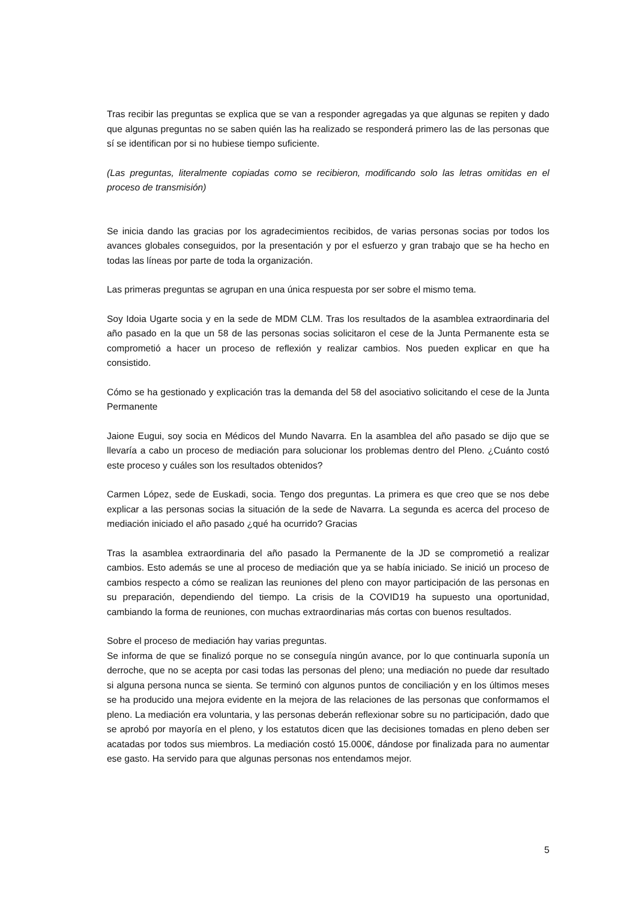Tras recibir las preguntas se explica que se van a responder agregadas ya que algunas se repiten y dado que algunas preguntas no se saben quién las ha realizado se responderá primero las de las personas que sí se identifican por si no hubiese tiempo suficiente.
(Las preguntas, literalmente copiadas como se recibieron, modificando solo las letras omitidas en el proceso de transmisión)
Se inicia dando las gracias por los agradecimientos recibidos, de varias personas socias por todos los avances globales conseguidos, por la presentación y por el esfuerzo y gran trabajo que se ha hecho en todas las líneas por parte de toda la organización.
Las primeras preguntas se agrupan en una única respuesta por ser sobre el mismo tema.
Soy Idoia Ugarte socia y en la sede de MDM CLM. Tras los resultados de la asamblea extraordinaria del año pasado en la que un 58 de las personas socias solicitaron el cese de la Junta Permanente esta se comprometió a hacer un proceso de reflexión y realizar cambios. Nos pueden explicar en que ha consistido.
Cómo se ha gestionado y explicación tras la demanda del 58 del asociativo solicitando el cese de la Junta Permanente
Jaione Eugui, soy socia en Médicos del Mundo Navarra. En la asamblea del año pasado se dijo que se llevaría a cabo un proceso de mediación para solucionar los problemas dentro del Pleno. ¿Cuánto costó este proceso y cuáles son los resultados obtenidos?
Carmen López, sede de Euskadi, socia. Tengo dos preguntas. La primera es que creo que se nos debe explicar a las personas socias la situación de la sede de Navarra. La segunda es acerca del proceso de mediación iniciado el año pasado ¿qué ha ocurrido? Gracias
Tras la asamblea extraordinaria del año pasado la Permanente de la JD se comprometió a realizar cambios. Esto además se une al proceso de mediación que ya se había iniciado. Se inició un proceso de cambios respecto a cómo se realizan las reuniones del pleno con mayor participación de las personas en su preparación, dependiendo del tiempo. La crisis de la COVID19 ha supuesto una oportunidad, cambiando la forma de reuniones, con muchas extraordinarias más cortas con buenos resultados.
Sobre el proceso de mediación hay varias preguntas.
Se informa de que se finalizó porque no se conseguía ningún avance, por lo que continuarla suponía un derroche, que no se acepta por casi todas las personas del pleno; una mediación no puede dar resultado si alguna persona nunca se sienta. Se terminó con algunos puntos de conciliación y en los últimos meses se ha producido una mejora evidente en la mejora de las relaciones de las personas que conformamos el pleno. La mediación era voluntaria, y las personas deberán reflexionar sobre su no participación, dado que se aprobó por mayoría en el pleno, y los estatutos dicen que las decisiones tomadas en pleno deben ser acatadas por todos sus miembros. La mediación costó 15.000€, dándose por finalizada para no aumentar ese gasto. Ha servido para que algunas personas nos entendamos mejor.
5